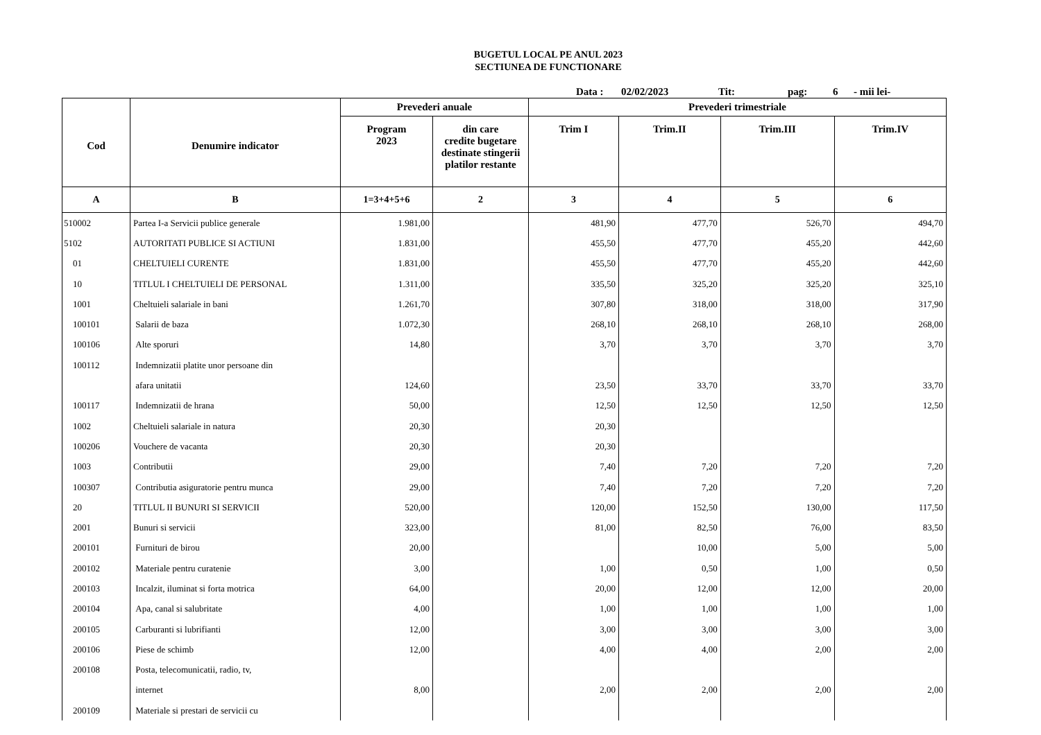BUGETUL LOCAL PE ANUL 2023
SECTIUNEA DE FUNCTIONARE
Data : 02/02/2023 Tit: pag: 6 - mii lei-
| Cod | Denumire indicator | Prevederi anuale | | Prevederi trimestriale | | | |
| --- | --- | --- | --- | --- | --- | --- | --- |
| | | Program 2023 | din care credite bugetare destinate stingerii platilor restante | Trim I | Trim.II | Trim.III | Trim.IV |
| A | B | 1=3+4+5+6 | 2 | 3 | 4 | 5 | 6 |
| 510002 | Partea I-a Servicii publice generale | 1.981,00 | | 481,90 | 477,70 | 526,70 | 494,70 |
| 5102 | AUTORITATI PUBLICE SI ACTIUNI | 1.831,00 | | 455,50 | 477,70 | 455,20 | 442,60 |
| 01 | CHELTUIELI CURENTE | 1.831,00 | | 455,50 | 477,70 | 455,20 | 442,60 |
| 10 | TITLUL I CHELTUIELI DE PERSONAL | 1.311,00 | | 335,50 | 325,20 | 325,20 | 325,10 |
| 1001 | Cheltuieli salariale in bani | 1.261,70 | | 307,80 | 318,00 | 318,00 | 317,90 |
| 100101 | Salarii de baza | 1.072,30 | | 268,10 | 268,10 | 268,10 | 268,00 |
| 100106 | Alte sporuri | 14,80 | | 3,70 | 3,70 | 3,70 | 3,70 |
| 100112 | Indemnizatii platite unor persoane din | | | | | | |
| | afara unitatii | 124,60 | | 23,50 | 33,70 | 33,70 | 33,70 |
| 100117 | Indemnizatii de hrana | 50,00 | | 12,50 | 12,50 | 12,50 | 12,50 |
| 1002 | Cheltuieli salariale in natura | 20,30 | | 20,30 | | | |
| 100206 | Vouchere de vacanta | 20,30 | | 20,30 | | | |
| 1003 | Contributii | 29,00 | | 7,40 | 7,20 | 7,20 | 7,20 |
| 100307 | Contributia asiguratorie pentru munca | 29,00 | | 7,40 | 7,20 | 7,20 | 7,20 |
| 20 | TITLUL II BUNURI SI SERVICII | 520,00 | | 120,00 | 152,50 | 130,00 | 117,50 |
| 2001 | Bunuri si servicii | 323,00 | | 81,00 | 82,50 | 76,00 | 83,50 |
| 200101 | Furnituri de birou | 20,00 | | | 10,00 | 5,00 | 5,00 |
| 200102 | Materiale pentru curatenie | 3,00 | | 1,00 | 0,50 | 1,00 | 0,50 |
| 200103 | Incalzit, iluminat si forta motrica | 64,00 | | 20,00 | 12,00 | 12,00 | 20,00 |
| 200104 | Apa, canal si salubritate | 4,00 | | 1,00 | 1,00 | 1,00 | 1,00 |
| 200105 | Carburanti si lubrifianti | 12,00 | | 3,00 | 3,00 | 3,00 | 3,00 |
| 200106 | Piese de schimb | 12,00 | | 4,00 | 4,00 | 2,00 | 2,00 |
| 200108 | Posta, telecomunicatii, radio, tv, | | | | | | |
| | internet | 8,00 | | 2,00 | 2,00 | 2,00 | 2,00 |
| 200109 | Materiale si prestari de servicii cu | | | | | | |